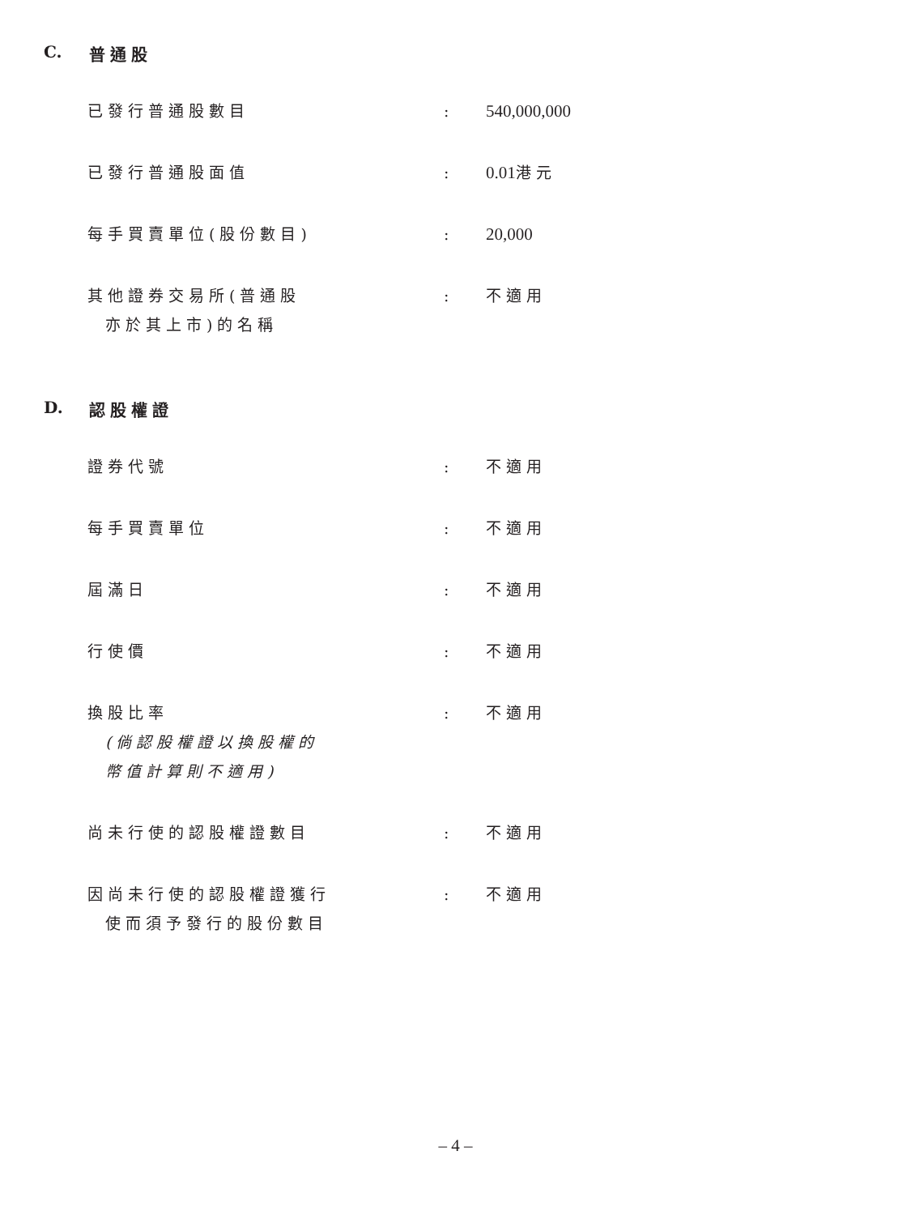C. 普通股
| 已發行普通股數目 | : | 540,000,000 |
| 已發行普通股面值 | : | 0.01 港元 |
| 每手買賣單位(股份數目) | : | 20,000 |
| 其他證券交易所(普通股 亦於其上市)的名稱 | : | 不適用 |
D. 認股權證
| 證券代號 | : | 不適用 |
| 每手買賣單位 | : | 不適用 |
| 屆滿日 | : | 不適用 |
| 行使價 | : | 不適用 |
| 換股比率 (倘認股權證以換股權的 幣值計算則不適用) | : | 不適用 |
| 尚未行使的認股權證數目 | : | 不適用 |
| 因尚未行使的認股權證獲行 使而須予發行的股份數目 | : | 不適用 |
– 4 –